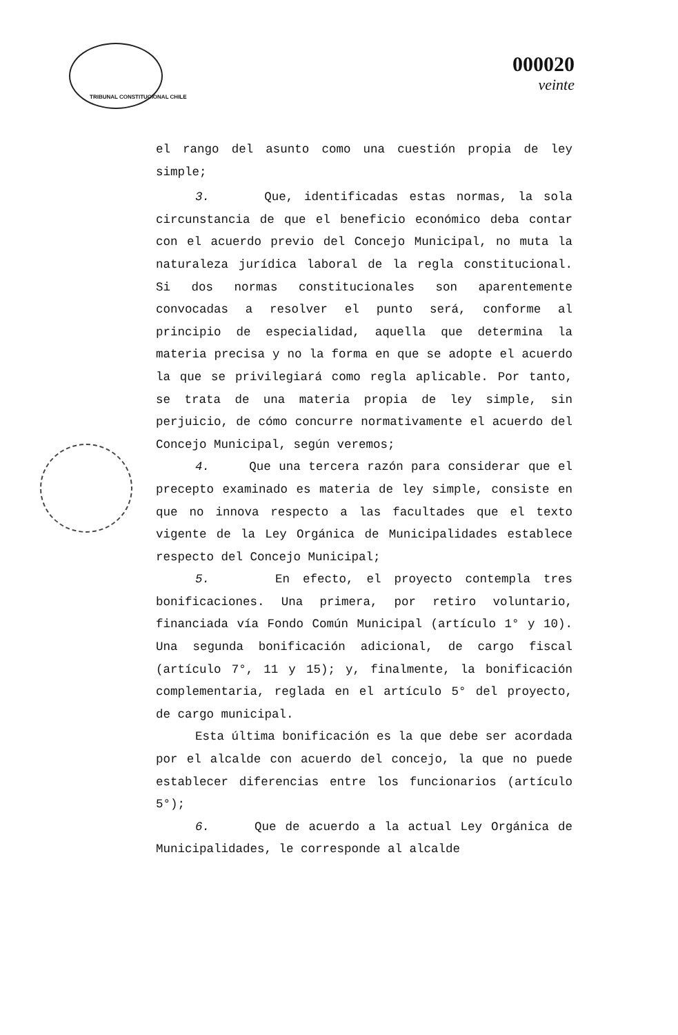TRIBUNAL CONSTITUCIONAL CHILE
000020
veinte
el rango del asunto como una cuestión propia de ley simple;
3. Que, identificadas estas normas, la sola circunstancia de que el beneficio económico deba contar con el acuerdo previo del Concejo Municipal, no muta la naturaleza jurídica laboral de la regla constitucional. Si dos normas constitucionales son aparentemente convocadas a resolver el punto será, conforme al principio de especialidad, aquella que determina la materia precisa y no la forma en que se adopte el acuerdo la que se privilegiará como regla aplicable. Por tanto, se trata de una materia propia de ley simple, sin perjuicio, de cómo concurre normativamente el acuerdo del Concejo Municipal, según veremos;
4. Que una tercera razón para considerar que el precepto examinado es materia de ley simple, consiste en que no innova respecto a las facultades que el texto vigente de la Ley Orgánica de Municipalidades establece respecto del Concejo Municipal;
5. En efecto, el proyecto contempla tres bonificaciones. Una primera, por retiro voluntario, financiada vía Fondo Común Municipal (artículo 1° y 10). Una segunda bonificación adicional, de cargo fiscal (artículo 7°, 11 y 15); y, finalmente, la bonificación complementaria, reglada en el artículo 5° del proyecto, de cargo municipal.
Esta última bonificación es la que debe ser acordada por el alcalde con acuerdo del concejo, la que no puede establecer diferencias entre los funcionarios (artículo 5°);
6. Que de acuerdo a la actual Ley Orgánica de Municipalidades, le corresponde al alcalde